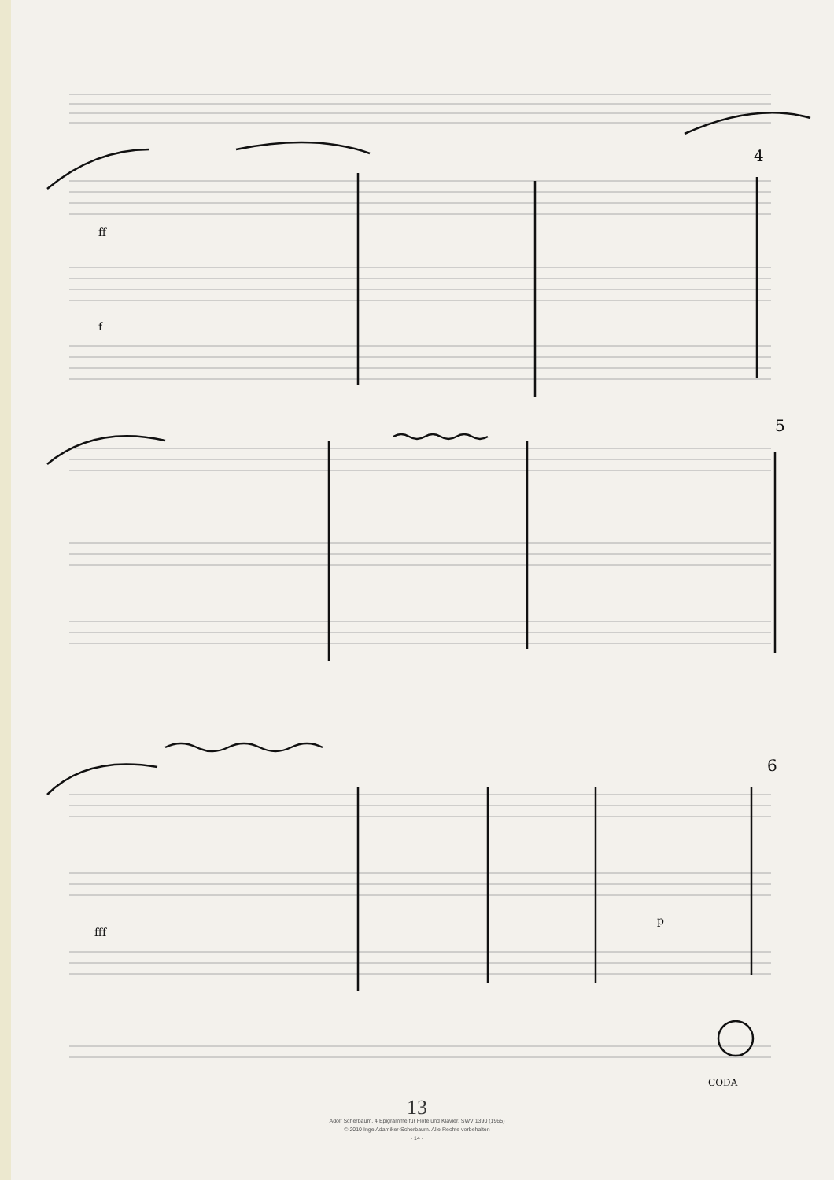4
5
6
f
ff
fff
p
CODA
13
Adolf Scherbaum, 4 Epigramme für Flöte und Klavier, SWV 1390 (1965)
© 2010 Inge Adamiker-Scherbaum. Alle Rechte vorbehalten
- 14 -